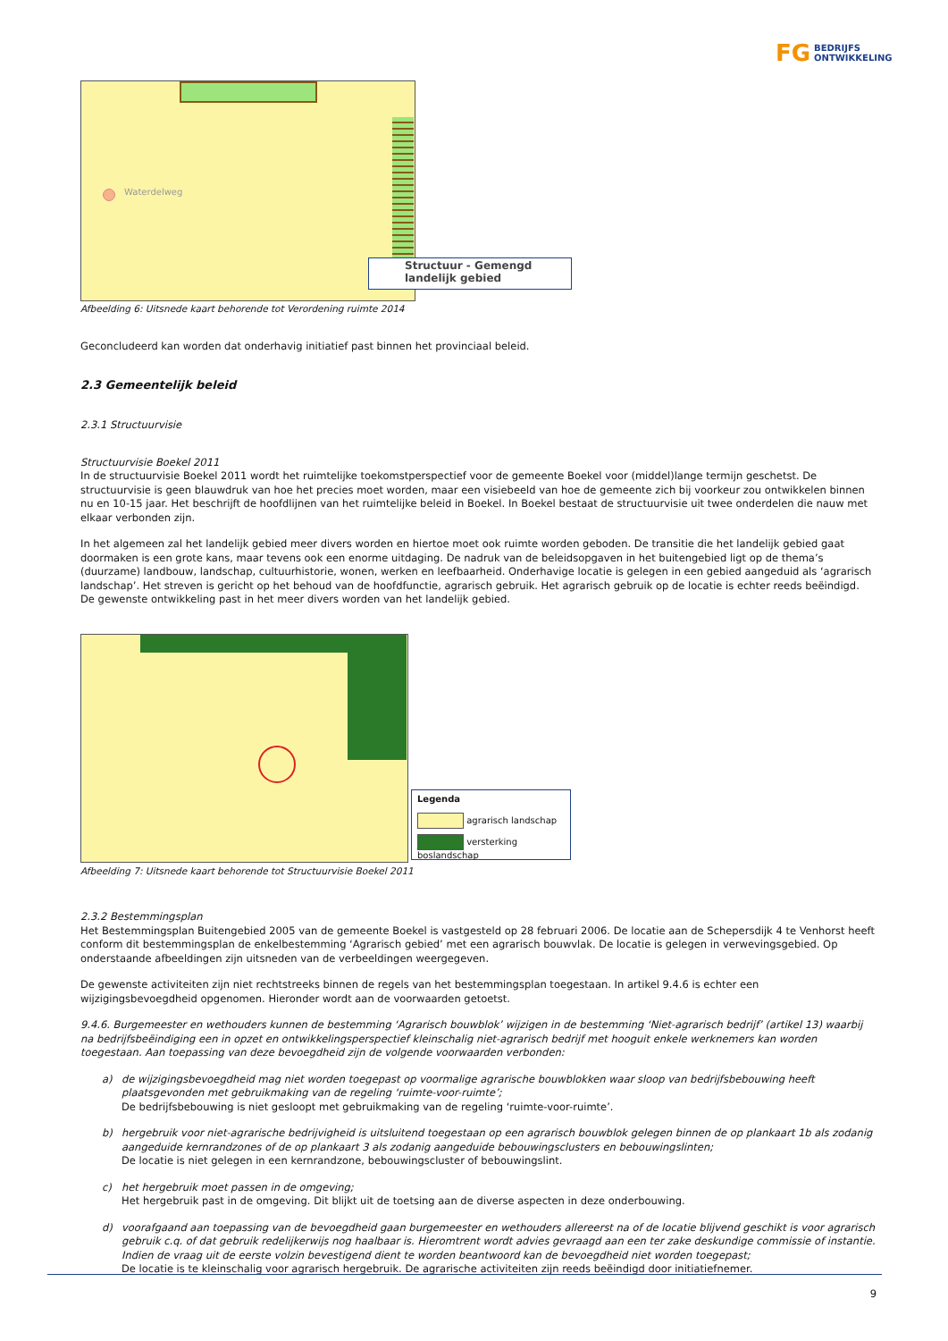FG BEDRIJFS
ONTWIKKELING
Waterdelweg
Structuur - Gemengd landelijk gebied
Afbeelding 6: Uitsnede kaart behorende tot Verordening ruimte 2014
Geconcludeerd kan worden dat onderhavig initiatief past binnen het provinciaal beleid.
2.3 Gemeentelijk beleid
2.3.1 Structuurvisie
Structuurvisie Boekel 2011
In de structuurvisie Boekel 2011 wordt het ruimtelijke toekomstperspectief voor de gemeente Boekel voor (middel)lange termijn geschetst. De structuurvisie is geen blauwdruk van hoe het precies moet worden, maar een visiebeeld van hoe de gemeente zich bij voorkeur zou ontwikkelen binnen nu en 10-15 jaar. Het beschrijft de hoofdlijnen van het ruimtelijke beleid in Boekel. In Boekel bestaat de structuurvisie uit twee onderdelen die nauw met elkaar verbonden zijn.
In het algemeen zal het landelijk gebied meer divers worden en hiertoe moet ook ruimte worden geboden. De transitie die het landelijk gebied gaat doormaken is een grote kans, maar tevens ook een enorme uitdaging. De nadruk van de beleidsopgaven in het buitengebied ligt op de thema’s (duurzame) landbouw, landschap, cultuurhistorie, wonen, werken en leefbaarheid. Onderhavige locatie is gelegen in een gebied aangeduid als ‘agrarisch landschap’. Het streven is gericht op het behoud van de hoofdfunctie, agrarisch gebruik. Het agrarisch gebruik op de locatie is echter reeds beëindigd. De gewenste ontwikkeling past in het meer divers worden van het landelijk gebied.
Legenda
agrarisch landschap
versterking boslandschap
Afbeelding 7: Uitsnede kaart behorende tot Structuurvisie Boekel 2011
2.3.2 Bestemmingsplan
Het Bestemmingsplan Buitengebied 2005 van de gemeente Boekel is vastgesteld op 28 februari 2006. De locatie aan de Schepersdijk 4 te Venhorst heeft conform dit bestemmingsplan de enkelbestemming ‘Agrarisch gebied’ met een agrarisch bouwvlak. De locatie is gelegen in verwevingsgebied. Op onderstaande afbeeldingen zijn uitsneden van de verbeeldingen weergegeven.
De gewenste activiteiten zijn niet rechtstreeks binnen de regels van het bestemmingsplan toegestaan. In artikel 9.4.6 is echter een wijzigingsbevoegdheid opgenomen. Hieronder wordt aan de voorwaarden getoetst.
9.4.6. Burgemeester en wethouders kunnen de bestemming ‘Agrarisch bouwblok’ wijzigen in de bestemming ‘Niet-agrarisch bedrijf’ (artikel 13) waarbij na bedrijfsbeëindiging een in opzet en ontwikkelingsperspectief kleinschalig niet-agrarisch bedrijf met hooguit enkele werknemers kan worden toegestaan. Aan toepassing van deze bevoegdheid zijn de volgende voorwaarden verbonden:
a) de wijzigingsbevoegdheid mag niet worden toegepast op voormalige agrarische bouwblokken waar sloop van bedrijfsbebouwing heeft plaatsgevonden met gebruikmaking van de regeling ‘ruimte-voor-ruimte’;
De bedrijfsbebouwing is niet gesloopt met gebruikmaking van de regeling ‘ruimte-voor-ruimte’.
b) hergebruik voor niet-agrarische bedrijvigheid is uitsluitend toegestaan op een agrarisch bouwblok gelegen binnen de op plankaart 1b als zodanig aangeduide kernrandzones of de op plankaart 3 als zodanig aangeduide bebouwingsclusters en bebouwingslinten;
De locatie is niet gelegen in een kernrandzone, bebouwingscluster of bebouwingslint.
c) het hergebruik moet passen in de omgeving;
Het hergebruik past in de omgeving. Dit blijkt uit de toetsing aan de diverse aspecten in deze onderbouwing.
d) voorafgaand aan toepassing van de bevoegdheid gaan burgemeester en wethouders allereerst na of de locatie blijvend geschikt is voor agrarisch gebruik c.q. of dat gebruik redelijkerwijs nog haalbaar is. Hieromtrent wordt advies gevraagd aan een ter zake deskundige commissie of instantie. Indien de vraag uit de eerste volzin bevestigend dient te worden beantwoord kan de bevoegdheid niet worden toegepast;
De locatie is te kleinschalig voor agrarisch hergebruik. De agrarische activiteiten zijn reeds beëindigd door initiatiefnemer.
9